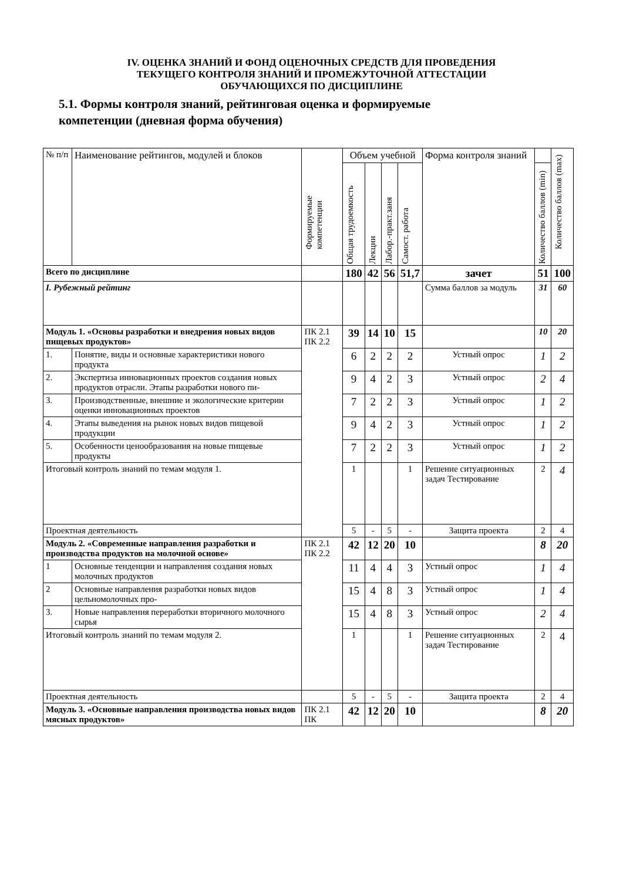IV. ОЦЕНКА ЗНАНИЙ И ФОНД ОЦЕНОЧНЫХ СРЕДСТВ ДЛЯ ПРОВЕДЕНИЯ
ТЕКУЩЕГО КОНТРОЛЯ ЗНАНИЙ И ПРОМЕЖУТОЧНОЙ АТТЕСТАЦИИ
ОБУЧАЮЩИХСЯ ПО ДИСЦИПЛИНЕ
5.1. Формы контроля знаний, рейтинговая оценка и формируемые
компетенции (дневная форма обучения)
| № п/п | Наименование рейтингов, модулей и блоков | Формируемые компетенции | Объем учебной | | | | Форма контроля знаний | | Количество баллов (max) |
| --- | --- | --- | --- | --- | --- | --- | --- | --- | --- |
| | | | Общая трудоемкость | Лекции | Лабор.-практ.заня | Самост. работа | | Количество баллов (min) | |
| Всего по дисциплине | | | 180 | 42 | 56 | 51,7 | зачет | 51 | 100 |
| I. Рубежный рейтинг | | | | | | | Сумма баллов за модуль | 31 | 60 |
| Модуль 1. «Основы разработки и внедрения новых видов пищевых продуктов» | | ПК 2.1 ПК 2.2 | 39 | 14 | 10 | 15 | | 10 | 20 |
| 1. | Понятие, виды и основные характеристики нового продукта | | 6 | 2 | 2 | 2 | Устный опрос | 1 | 2 |
| 2. | Экспертиза инновационных проектов создания новых продуктов отрасли. Этапы разработки нового пи- | | 9 | 4 | 2 | 3 | Устный опрос | 2 | 4 |
| 3. | Производственные, внешние и экологические критерии оценки инновационных проектов | | 7 | 2 | 2 | 3 | Устный опрос | 1 | 2 |
| 4. | Этапы выведения на рынок новых видов пищевой продукции | | 9 | 4 | 2 | 3 | Устный опрос | 1 | 2 |
| 5. | Особенности ценообразования на новые пищевые продукты | | 7 | 2 | 2 | 3 | Устный опрос | 1 | 2 |
| Итоговый контроль знаний по темам модуля 1. | | | 1 | | | 1 | Решение ситуационных задач Тестирование | 2 | 4 |
| Проектная деятельность | | | 5 | - | 5 | - | Защита проекта | 2 | 4 |
| Модуль 2. «Современные направления разработки и производства продуктов на молочной основе» | | ПК 2.1 ПК 2.2 | 42 | 12 | 20 | 10 | | 8 | 20 |
| 1 | Основные тенденции и направления создания новых молочных продуктов | | 11 | 4 | 4 | 3 | Устный опрос | 1 | 4 |
| 2 | Основные направления разработки новых видов цельномолочных про- | | 15 | 4 | 8 | 3 | Устный опрос | 1 | 4 |
| 3. | Новые направления переработки вторичного молочного сырья | | 15 | 4 | 8 | 3 | Устный опрос | 2 | 4 |
| Итоговый контроль знаний по темам модуля 2. | | | 1 | | | 1 | Решение ситуационных задач Тестирование | 2 | 4 |
| Проектная деятельность | | | 5 | - | 5 | - | Защита проекта | 2 | 4 |
| Модуль 3. «Основные направления производства новых видов мясных продуктов» | | ПК 2.1 ПК | 42 | 12 | 20 | 10 | | 8 | 20 |